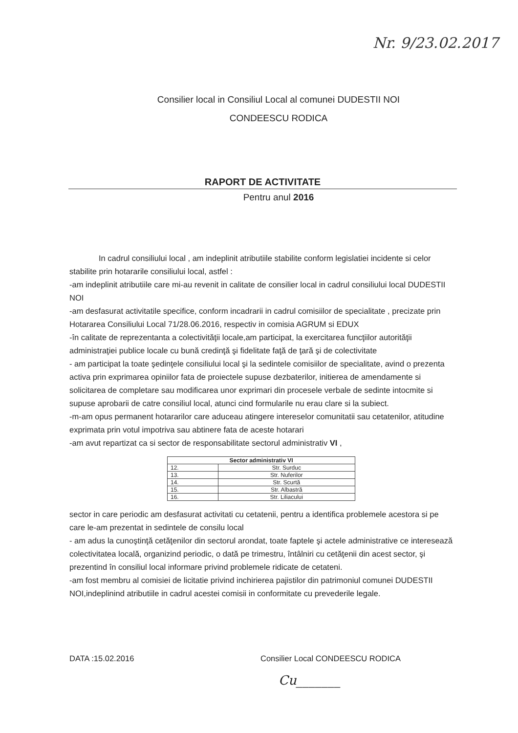Nr. 9/23.02.2017
Consilier local in Consiliul Local al comunei DUDESTII NOI
CONDEESCU RODICA
RAPORT DE ACTIVITATE
Pentru anul 2016
In cadrul consiliului local , am indeplinit atributiile stabilite conform legislatiei incidente si celor
stabilite prin hotararile consiliului local, astfel :
-am indeplinit atributiile care mi-au revenit in calitate de consilier local in cadrul consiliului local DUDESTII NOI
-am desfasurat activitatile specifice, conform incadrarii in cadrul comisiilor de specialitate , precizate prin Hotararea Consiliului Local 71/28.06.2016, respectiv in comisia AGRUM si EDUX
-în calitate de reprezentanta a colectivităţii locale,am participat, la exercitarea funcţiilor autorităţii administraţiei publice locale cu bună credinţă şi fidelitate faţă de ţară şi de colectivitate
- am participat la toate şedinţele consiliului local şi la sedintele comisiilor de specialitate, avind o prezenta activa prin exprimarea opiniilor fata de proiectele supuse dezbaterilor, initierea de amendamente si solicitarea de completare sau modificarea unor exprimari din procesele verbale de sedinte intocmite si supuse aprobarii de catre consiliul local, atunci cind formularile nu erau clare si la subiect.
-m-am opus permanent hotararilor care aduceau atingere intereselor comunitatii sau cetatenilor, atitudine exprimata prin votul impotriva sau abtinere fata de aceste hotarari
-am avut repartizat ca si sector de responsabilitate sectorul administrativ VI ,
| Sector administrativ VI | |
| --- | --- |
| 12. | Str. Surduc |
| 13. | Str. Nuferilor |
| 14. | Str. Scurtă |
| 15. | Str. Albastră |
| 16. | Str. Liliacului |
sector in care periodic am desfasurat activitati cu cetatenii, pentru a identifica problemele acestora si pe care le-am prezentat in sedintele de consilu local
- am adus la cunoştinţă cetăţenilor din sectorul arondat, toate faptele şi actele administrative ce interesează colectivitatea locală, organizind periodic, o dată pe trimestru, întâlniri cu cetăţenii din acest sector, şi prezentind în consiliul local informare privind problemele ridicate de cetateni.
-am fost membru al comisiei de licitatie privind inchirierea pajistilor din patrimoniul comunei DUDESTII NOI,indeplinind atributiile in cadrul acestei comisii in conformitate cu prevederile legale.
DATA :15.02.2016 Consilier Local CONDEESCU RODICA
Cu_______